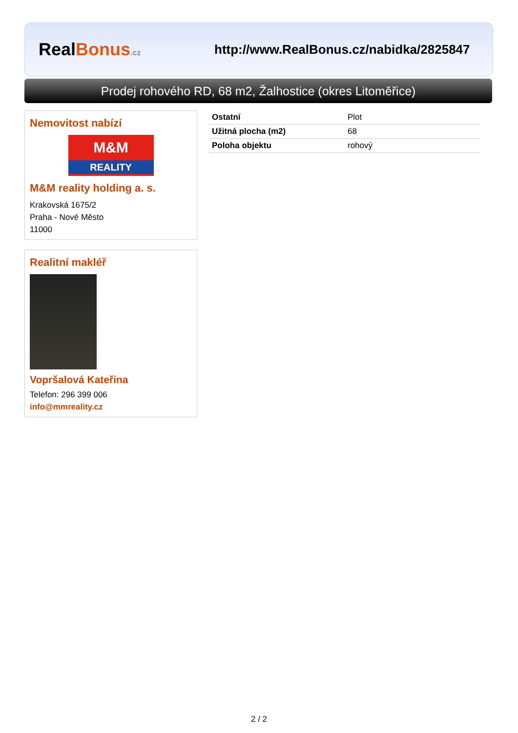RealBonus.cz
http://www.RealBonus.cz/nabidka/2825847
Prodej rohového RD, 68 m2, Žalhostice (okres Litoměřice)
Nemovitost nabízí
M&M
REALITY
M&M reality holding a. s.
Krakovská 1675/2
Praha - Nové Město
11000
Realitní makléř
Vopršalová Kateřina
Telefon: 296 399 006
info@mmreality.cz
| Ostatní | Plot |
| Užitná plocha (m2) | 68 |
| Poloha objektu | rohový |
2 / 2